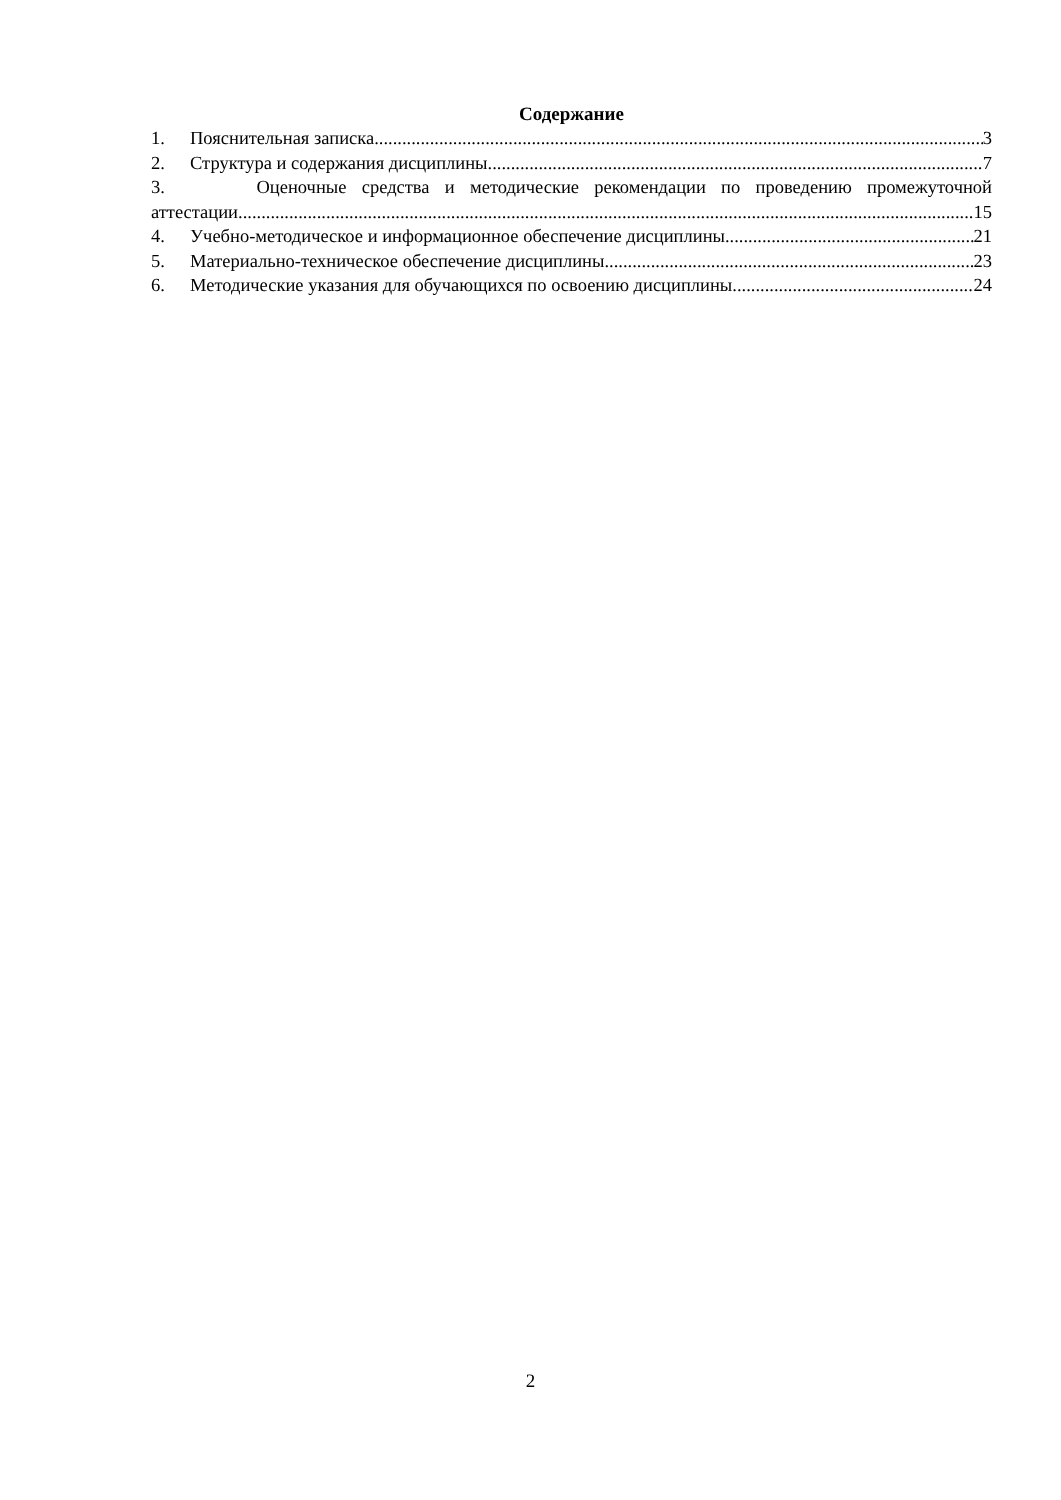Содержание
1. Пояснительная записка 3
2. Структура и содержания дисциплины 7
3. Оценочные средства и методические рекомендации по проведению промежуточной
аттестации 15
4. Учебно-методическое и информационное обеспечение дисциплины 21
5. Материально-техническое обеспечение дисциплины 23
6. Методические указания для обучающихся по освоению дисциплины 24
2